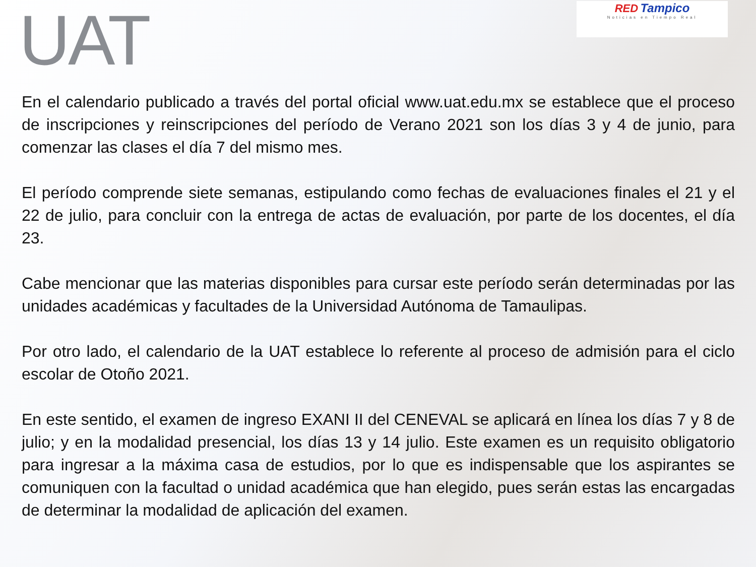UAT
RED Tampico
Noticias en Tiempo Real
En el calendario publicado a través del portal oficial www.uat.edu.mx se establece que el proceso de inscripciones y reinscripciones del período de Verano 2021 son los días 3 y 4 de junio, para comenzar las clases el día 7 del mismo mes.
El período comprende siete semanas, estipulando como fechas de evaluaciones finales el 21 y el 22 de julio, para concluir con la entrega de actas de evaluación, por parte de los docentes, el día 23.
Cabe mencionar que las materias disponibles para cursar este período serán determinadas por las unidades académicas y facultades de la Universidad Autónoma de Tamaulipas.
Por otro lado, el calendario de la UAT establece lo referente al proceso de admisión para el ciclo escolar de Otoño 2021.
En este sentido, el examen de ingreso EXANI II del CENEVAL se aplicará en línea los días 7 y 8 de julio; y en la modalidad presencial, los días 13 y 14 julio. Este examen es un requisito obligatorio para ingresar a la máxima casa de estudios, por lo que es indispensable que los aspirantes se comuniquen con la facultad o unidad académica que han elegido, pues serán estas las encargadas de determinar la modalidad de aplicación del examen.